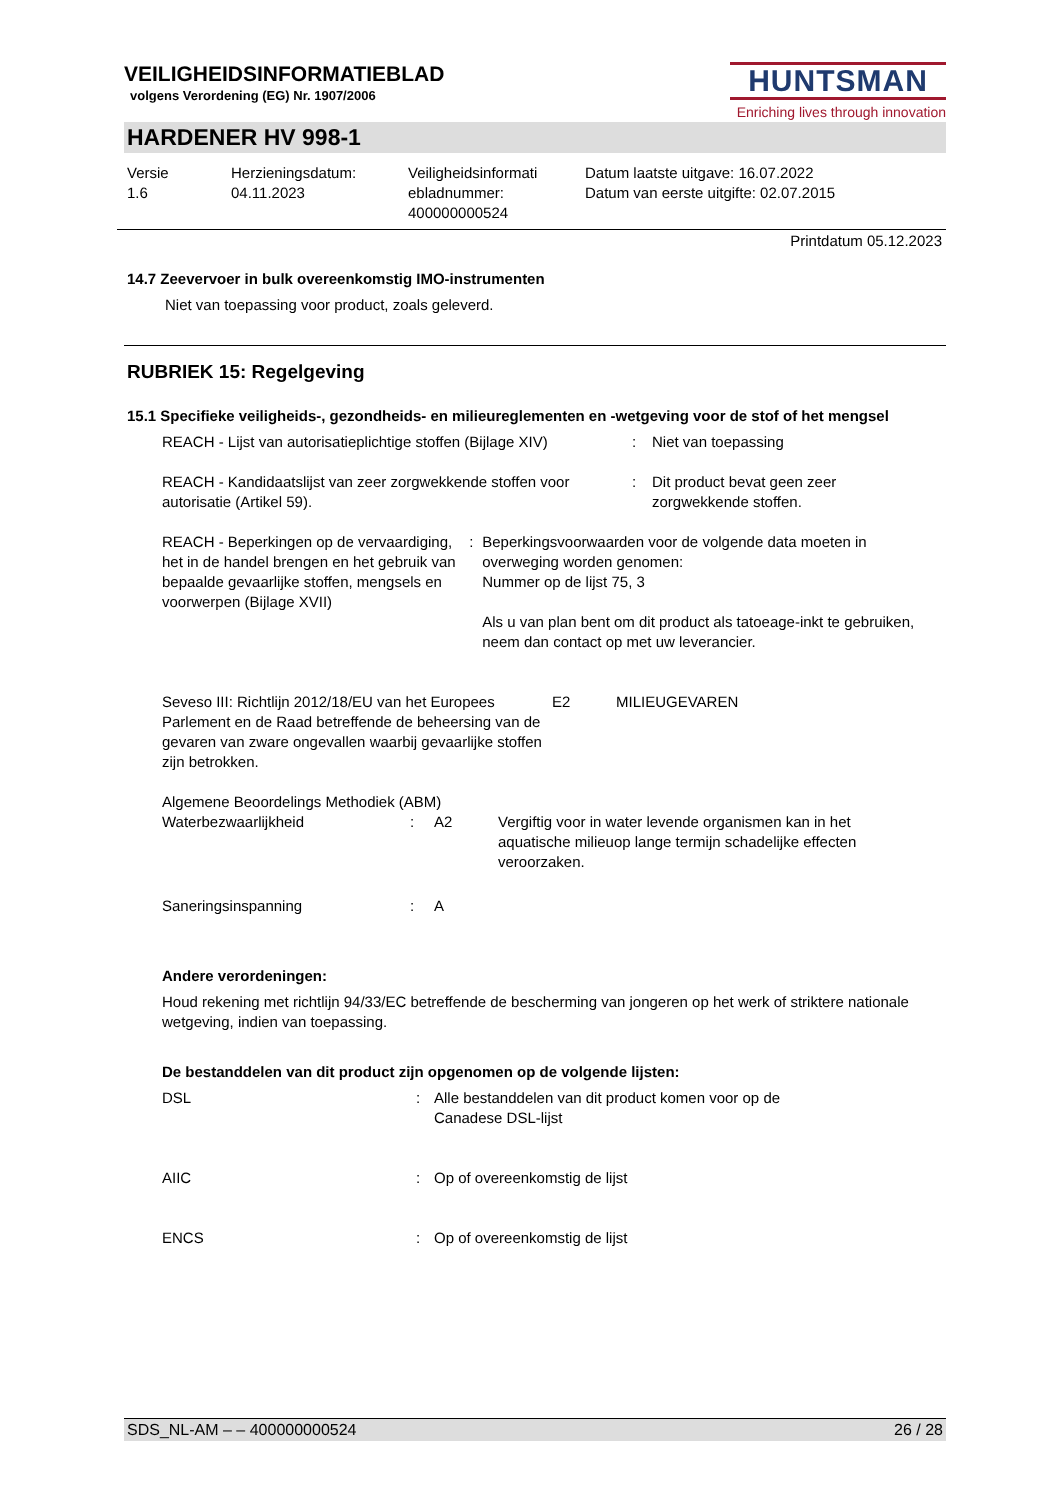VEILIGHEIDSINFORMATIEBLAD
volgens Verordening (EG) Nr. 1907/2006
HUNTSMAN
Enriching lives through innovation
HARDENER HV 998-1
Versie
1.6
Herzieningsdatum:
04.11.2023
Veiligheidsinformati
ebladnummer:
400000000524
Datum laatste uitgave: 16.07.2022
Datum van eerste uitgifte: 02.07.2015
Printdatum 05.12.2023
14.7 Zeevervoer in bulk overeenkomstig IMO-instrumenten
Niet van toepassing voor product, zoals geleverd.
RUBRIEK 15: Regelgeving
15.1 Specifieke veiligheids-, gezondheids- en milieureglementen en -wetgeving voor de stof of het mengsel
REACH - Lijst van autorisatieplichtige stoffen (Bijlage XIV)
: Niet van toepassing
REACH - Kandidaatslijst van zeer zorgwekkende stoffen voor autorisatie (Artikel 59).
: Dit product bevat geen zeer
zorgwekkende stoffen.
REACH - Beperkingen op de vervaardiging, het in de handel brengen en het gebruik van bepaalde gevaarlijke stoffen, mengsels en voorwerpen (Bijlage XVII)
: Beperkingsvoorwaarden voor de volgende data moeten in overweging worden genomen:
Nummer op de lijst 75, 3
Als u van plan bent om dit product als tatoeage-inkt te gebruiken, neem dan contact op met uw leverancier.
Seveso III: Richtlijn 2012/18/EU van het Europees Parlement en de Raad betreffende de beheersing van de gevaren van zware ongevallen waarbij gevaarlijke stoffen zijn betrokken.
E2 MILIEUGEVAREN
Algemene Beoordelings Methodiek (ABM)
Waterbezwaarlijkheid : A2 Vergiftig voor in water levende organismen kan in het aquatische milieuop lange termijn schadelijke effecten veroorzaken.
Saneringsinspanning : A
Andere verordeningen:
Houd rekening met richtlijn 94/33/EC betreffende de bescherming van jongeren op het werk of striktere nationale wetgeving, indien van toepassing.
De bestanddelen van dit product zijn opgenomen op de volgende lijsten:
DSL : Alle bestanddelen van dit product komen voor op de
Canadese DSL-lijst
AIIC : Op of overeenkomstig de lijst
ENCS : Op of overeenkomstig de lijst
SDS_NL-AM – – 400000000524 26 / 28